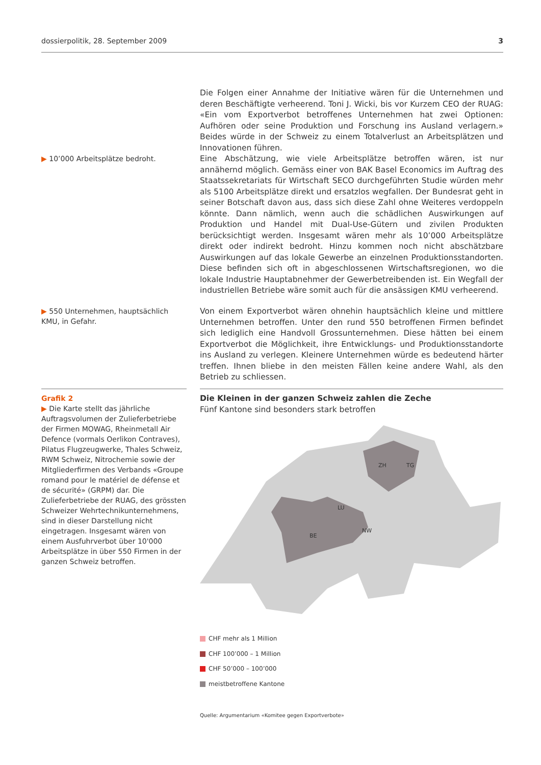dossierpolitik, 28. September 2009 3
Die Folgen einer Annahme der Initiative wären für die Unternehmen und deren Beschäftigte verheerend. Toni J. Wicki, bis vor Kurzem CEO der RUAG: «Ein vom Exportverbot betroffenes Unternehmen hat zwei Optionen: Aufhören oder seine Produktion und Forschung ins Ausland verlagern.» Beides würde in der Schweiz zu einem Totalverlust an Arbeitsplätzen und Innovationen führen.
▶ 10’000 Arbeitsplätze bedroht.
Eine Abschätzung, wie viele Arbeitsplätze betroffen wären, ist nur annähernd möglich. Gemäss einer von BAK Basel Economics im Auftrag des Staatssekretariats für Wirtschaft SECO durchgeführten Studie würden mehr als 5100 Arbeitsplätze direkt und ersatzlos wegfallen. Der Bundesrat geht in seiner Botschaft davon aus, dass sich diese Zahl ohne Weiteres verdoppeln könnte. Dann nämlich, wenn auch die schädlichen Auswirkungen auf Produktion und Handel mit Dual-Use-Gütern und zivilen Produkten berücksichtigt werden. Insgesamt wären mehr als 10’000 Arbeitsplätze direkt oder indirekt bedroht. Hinzu kommen noch nicht abschätzbare Auswirkungen auf das lokale Gewerbe an einzelnen Produktionsstandorten. Diese befinden sich oft in abgeschlossenen Wirtschaftsregionen, wo die lokale Industrie Hauptabnehmer der Gewerbetreibenden ist. Ein Wegfall der industriellen Betriebe wäre somit auch für die ansässigen KMU verheerend.
▶ 550 Unternehmen, hauptsächlich KMU, in Gefahr.
Von einem Exportverbot wären ohnehin hauptsächlich kleine und mittlere Unternehmen betroffen. Unter den rund 550 betroffenen Firmen befindet sich lediglich eine Handvoll Grossunternehmen. Diese hätten bei einem Exportverbot die Möglichkeit, ihre Entwicklungs- und Produktionsstandorte ins Ausland zu verlegen. Kleinere Unternehmen würde es bedeutend härter treffen. Ihnen bliebe in den meisten Fällen keine andere Wahl, als den Betrieb zu schliessen.
Grafik 2
▶ Die Karte stellt das jährliche Auftragsvolumen der Zulieferbetriebe der Firmen MOWAG, Rheinmetall Air Defence (vormals Oerlikon Contraves), Pilatus Flugzeugwerke, Thales Schweiz, RWM Schweiz, Nitrochemie sowie der Mitgliederfirmen des Verbands «Groupe romand pour le matériel de défense et de sécurité» (GRPM) dar. Die Zulieferbetriebe der RUAG, des grössten Schweizer Wehrtechnikunternehmens, sind in dieser Darstellung nicht eingetragen. Insgesamt wären von einem Ausfuhrverbot über 10'000 Arbeitsplätze in über 550 Firmen in der ganzen Schweiz betroffen.
Die Kleinen in der ganzen Schweiz zahlen die Zeche
Fünf Kantone sind besonders stark betroffen
ZH
TG
LU
BE
NW
CHF mehr als 1 Million
CHF 100’000 – 1 Million
CHF 50’000 – 100’000
meistbetroffene Kantone
Quelle: Argumentarium «Komitee gegen Exportverbote»